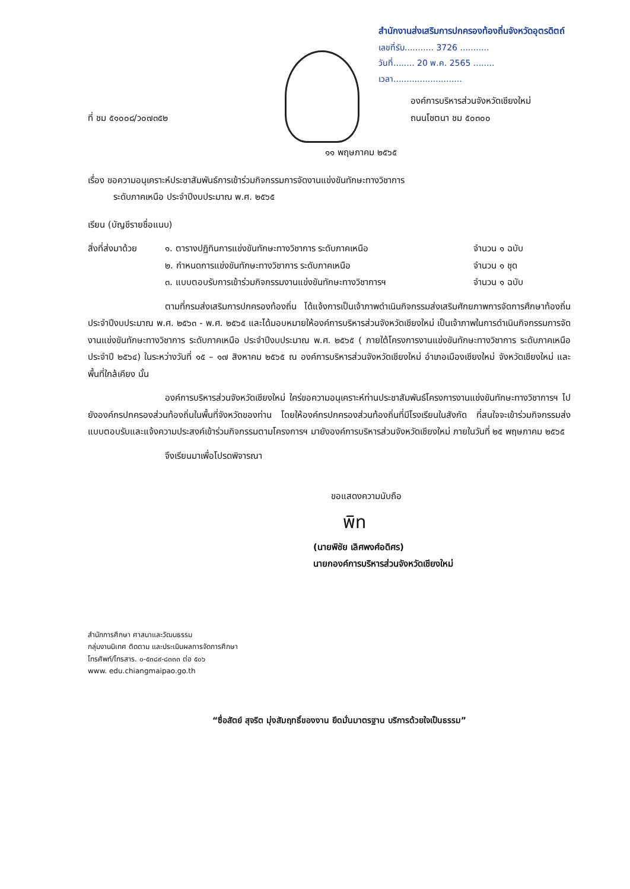สำนักงานส่งเสริมการปกครองท้องถิ่นจังหวัดอุตรดิตถ์
เลขที่รับ........... 3726 ...........
วันที่........ 20 พ.ค. 2565 ........
เวลา..........................
ที่ ชม ๕๑๐๐๘/ว๐๗๓๕๒
องค์การบริหารส่วนจังหวัดเชียงใหม่
ถนนโชตนา ชม ๕๐๓๐๐
๑๑ พฤษภาคม ๒๕๖๕
เรื่อง ขอความอนุเคราะห์ประชาสัมพันธ์การเข้าร่วมกิจกรรมการจัดงานแข่งขันทักษะทางวิชาการ
ระดับภาคเหนือ ประจำปีงบประมาณ พ.ศ. ๒๕๖๕
เรียน (บัญชีรายชื่อแนบ)
สิ่งที่ส่งมาด้วย
๑. ตารางปฏิทินการแข่งขันทักษะทางวิชาการ ระดับภาคเหนือ
จำนวน ๑ ฉบับ
๒. กำหนดการแข่งขันทักษะทางวิชาการ ระดับภาคเหนือ
จำนวน ๑ ชุด
๓. แบบตอบรับการเข้าร่วมกิจกรรมงานแข่งขันทักษะทางวิชาการฯ
จำนวน ๑ ฉบับ
ตามที่กรมส่งเสริมการปกครองท้องถิ่น ได้แจ้งการเป็นเจ้าภาพดำเนินกิจกรรมส่งเสริมศักยภาพการจัดการศึกษาท้องถิ่น ประจำปีงบประมาณ พ.ศ. ๒๕๖๓ - พ.ศ. ๒๕๖๕ และได้มอบหมายให้องค์การบริหารส่วนจังหวัดเชียงใหม่ เป็นเจ้าภาพในการดำเนินกิจกรรมการจัดงานแข่งขันทักษะทางวิชาการ ระดับภาคเหนือ ประจำปีงบประมาณ พ.ศ. ๒๕๖๕ ( ภายใต้โครงการงานแข่งขันทักษะทางวิชาการ ระดับภาคเหนือ ประจำปี ๒๕๖๔) ในระหว่างวันที่ ๑๕ – ๑๗ สิงหาคม ๒๕๖๕ ณ องค์การบริหารส่วนจังหวัดเชียงใหม่ อำเภอเมืองเชียงใหม่ จังหวัดเชียงใหม่ และพื้นที่ใกล้เคียง นั้น
องค์การบริหารส่วนจังหวัดเชียงใหม่ ใคร่ขอความอนุเคราะห์ท่านประชาสัมพันธ์โครงการงานแข่งขันทักษะทางวิชาการฯ ไปยังองค์กรปกครองส่วนท้องถิ่นในพื้นที่จังหวัดของท่าน โดยให้องค์กรปกครองส่วนท้องถิ่นที่มีโรงเรียนในสังกัด ที่สนใจจะเข้าร่วมกิจกรรมส่งแบบตอบรับและแจ้งความประสงค์เข้าร่วมกิจกรรมตามโครงการฯ มายังองค์การบริหารส่วนจังหวัดเชียงใหม่ ภายในวันที่ ๒๕ พฤษภาคม ๒๕๖๕
จึงเรียนมาเพื่อโปรดพิจารณา
ขอแสดงความนับถือ
พิท
(นายพิชัย เลิศพงศ์อดิศร)
นายกองค์การบริหารส่วนจังหวัดเชียงใหม่
สำนักการศึกษา ศาสนาและวัฒนธรรม
กลุ่มงานนิเทศ ติดตาม และประเมินผลการจัดการศึกษา
โทรศัพท์/โทรสาร. ๐-๕๓๘๙-๘๓๓๓ ต่อ ๕๐๖
www. edu.chiangmaipao.go.th
“ซื่อสัตย์ สุจริต มุ่งสัมฤทธิ์ของงาน ยึดมั่นมาตรฐาน บริการด้วยใจเป็นธรรม”